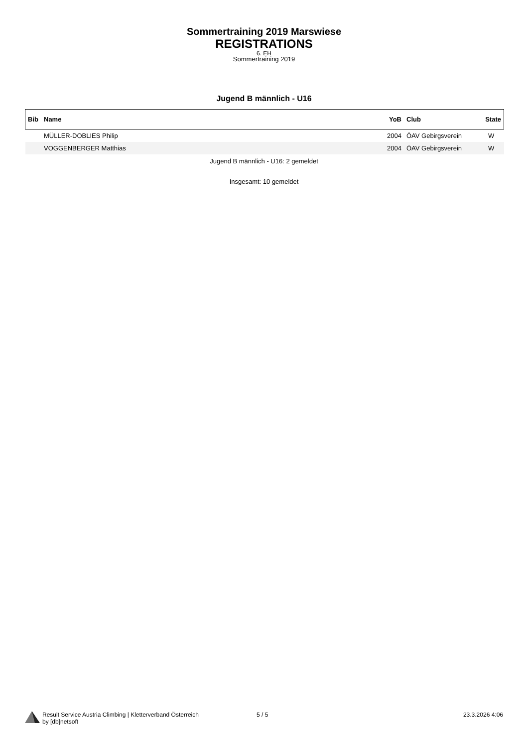Sommertraining 2019 Marswiese
REGISTRATIONS
6. EH
Sommertraining 2019
Jugend B männlich - U16
| Bib | Name | YoB | Club | State |
| --- | --- | --- | --- | --- |
| | MÜLLER-DOBLIES Philip | 2004 | ÖAV Gebirgsverein | W |
| | VOGGENBERGER Matthias | 2004 | ÖAV Gebirgsverein | W |
Jugend B männlich - U16: 2 gemeldet
Insgesamt: 10 gemeldet
Result Service Austria Climbing | Kletterverband Österreich
by [db]netsoft
5 / 5 23.3.2026 4:06